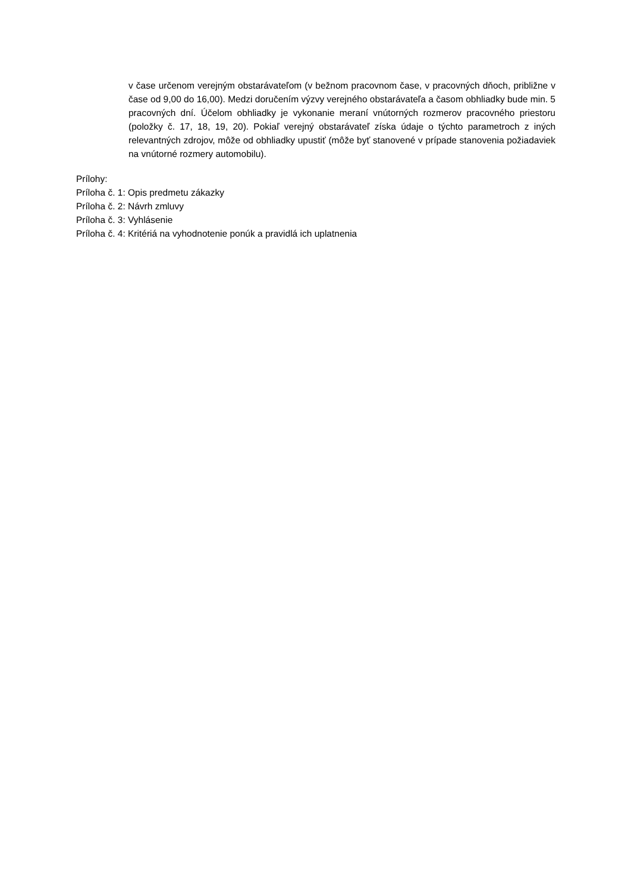v čase určenom verejným obstarávateľom (v bežnom pracovnom čase, v pracovných dňoch, približne v čase od 9,00 do 16,00). Medzi doručením výzvy verejného obstarávateľa a časom obhliadky bude min. 5 pracovných dní. Účelom obhliadky je vykonanie meraní vnútorných rozmerov pracovného priestoru (položky č. 17, 18, 19, 20). Pokiaľ verejný obstarávateľ získa údaje o týchto parametroch z iných relevantných zdrojov, môže od obhliadky upustiť (môže byť stanovené v prípade stanovenia požiadaviek na vnútorné rozmery automobilu).
Prílohy:
Príloha č. 1: Opis predmetu zákazky
Príloha č. 2: Návrh zmluvy
Príloha č. 3: Vyhlásenie
Príloha č. 4: Kritériá na vyhodnotenie ponúk a pravidlá ich uplatnenia